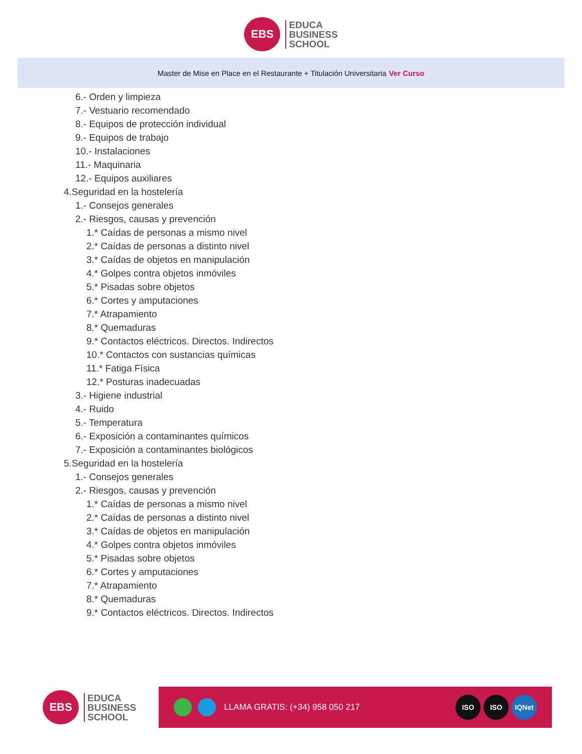EBS
EDUCA
BUSINESS
SCHOOL
Master de Mise en Place en el Restaurante + Titulación Universitaria Ver Curso
6.- Orden y limpieza
7.- Vestuario recomendado
8.- Equipos de protección individual
9.- Equipos de trabajo
10.- Instalaciones
11.- Maquinaria
12.- Equipos auxiliares
4.Seguridad en la hostelería
1.- Consejos generales
2.- Riesgos, causas y prevención
1.* Caídas de personas a mismo nivel
2.* Caídas de personas a distinto nivel
3.* Caídas de objetos en manipulación
4.* Golpes contra objetos inmóviles
5.* Pisadas sobre objetos
6.* Cortes y amputaciones
7.* Atrapamiento
8.* Quemaduras
9.* Contactos eléctricos. Directos. Indirectos
10.* Contactos con sustancias químicas
11.* Fatiga Física
12.* Posturas inadecuadas
3.- Higiene industrial
4.- Ruido
5.- Temperatura
6.- Exposición a contaminantes químicos
7.- Exposición a contaminantes biológicos
5.Seguridad en la hostelería
1.- Consejos generales
2.- Riesgos, causas y prevención
1.* Caídas de personas a mismo nivel
2.* Caídas de personas a distinto nivel
3.* Caídas de objetos en manipulación
4.* Golpes contra objetos inmóviles
5.* Pisadas sobre objetos
6.* Cortes y amputaciones
7.* Atrapamiento
8.* Quemaduras
9.* Contactos eléctricos. Directos. Indirectos
EBS
EDUCA
BUSINESS
SCHOOL
LLAMA GRATIS: (+34) 958 050 217
ISO ISO IQNet